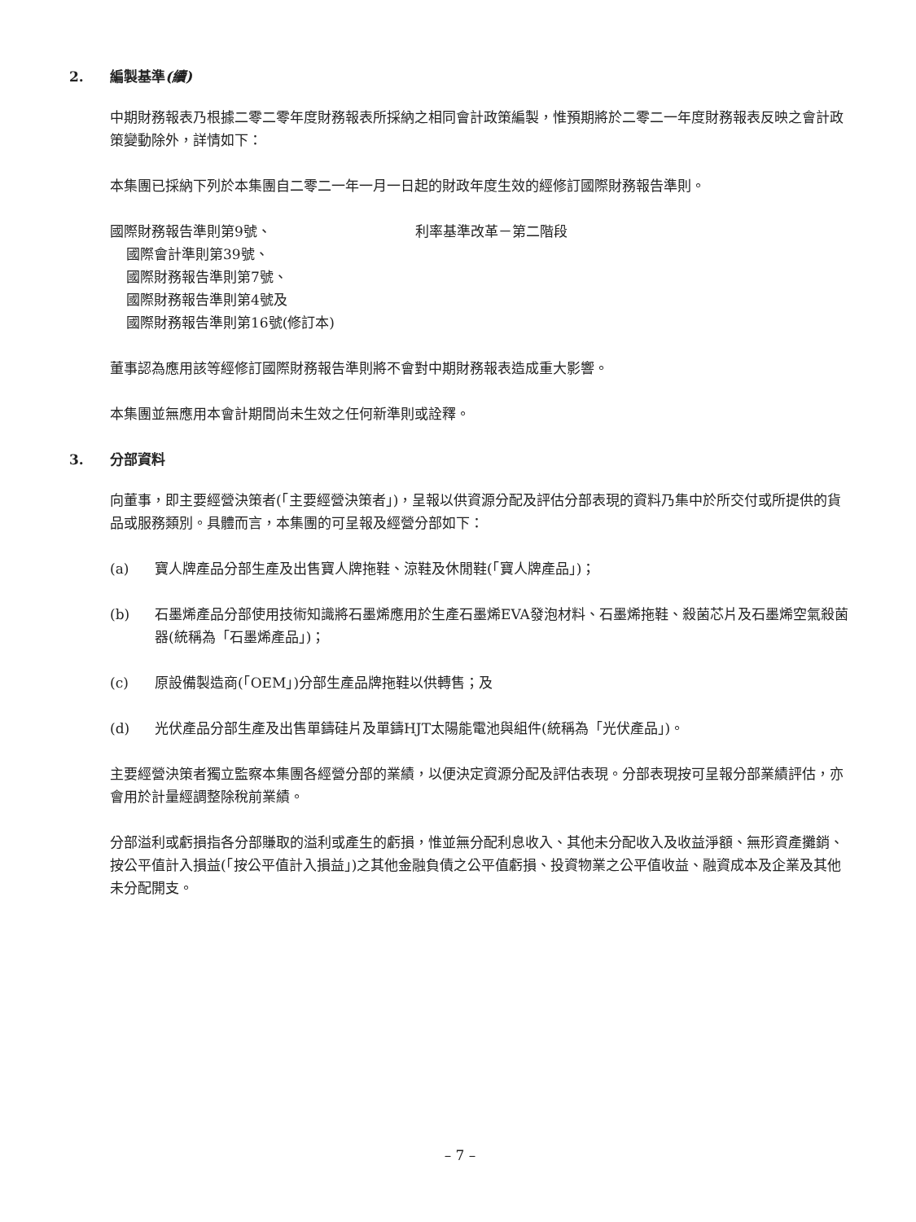2. 編製基準(續)
中期財務報表乃根據二零二零年度財務報表所採納之相同會計政策編製，惟預期將於二零二一年度財務報表反映之會計政策變動除外，詳情如下：
本集團已採納下列於本集團自二零二一年一月一日起的財政年度生效的經修訂國際財務報告準則。
國際財務報告準則第9號、
國際會計準則第39號、
國際財務報告準則第7號、
國際財務報告準則第4號及
國際財務報告準則第16號(修訂本)
利率基準改革－第二階段
董事認為應用該等經修訂國際財務報告準則將不會對中期財務報表造成重大影響。
本集團並無應用本會計期間尚未生效之任何新準則或詮釋。
3. 分部資料
向董事，即主要經營決策者(「主要經營決策者」)，呈報以供資源分配及評估分部表現的資料乃集中於所交付或所提供的貨品或服務類別。具體而言，本集團的可呈報及經營分部如下：
(a) 寶人牌產品分部生產及出售寶人牌拖鞋、涼鞋及休閒鞋(「寶人牌產品」)；
(b) 石墨烯產品分部使用技術知識將石墨烯應用於生產石墨烯EVA發泡材料、石墨烯拖鞋、殺菌芯片及石墨烯空氣殺菌器(統稱為「石墨烯產品」)；
(c) 原設備製造商(「OEM」)分部生產品牌拖鞋以供轉售；及
(d) 光伏產品分部生產及出售單鑄硅片及單鑄HJT太陽能電池與組件(統稱為「光伏產品」)。
主要經營決策者獨立監察本集團各經營分部的業績，以便決定資源分配及評估表現。分部表現按可呈報分部業績評估，亦會用於計量經調整除稅前業績。
分部溢利或虧損指各分部賺取的溢利或產生的虧損，惟並無分配利息收入、其他未分配收入及收益淨額、無形資產攤銷、按公平值計入損益(「按公平值計入損益」)之其他金融負債之公平值虧損、投資物業之公平值收益、融資成本及企業及其他未分配開支。
– 7 –